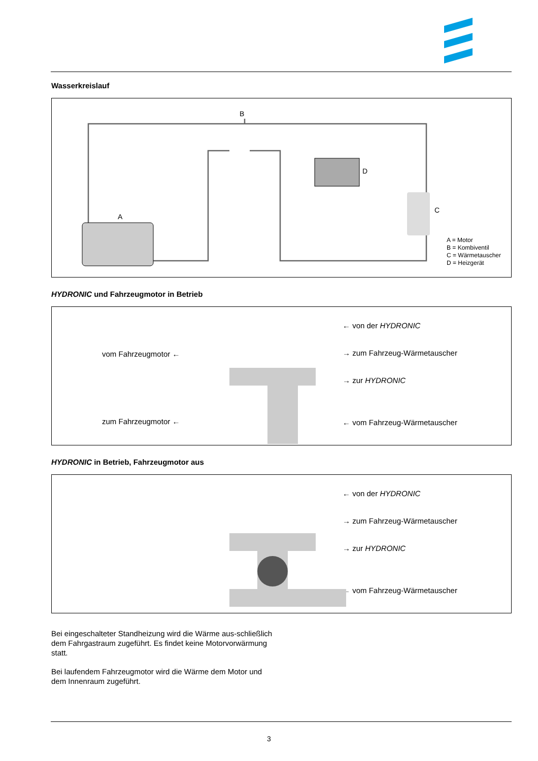Wasserkreislauf
A
B
C
D
A = Motor
B = Kombiventil
C = Wärmetauscher
D = Heizgerät
HYDRONIC und Fahrzeugmotor in Betrieb
vom Fahrzeugmotor ←
zum Fahrzeugmotor ←
← von der HYDRONIC
→ zum Fahrzeug-Wärmetauscher
→ zur HYDRONIC
← vom Fahrzeug-Wärmetauscher
HYDRONIC in Betrieb, Fahrzeugmotor aus
← von der HYDRONIC
→ zum Fahrzeug-Wärmetauscher
→ zur HYDRONIC
← vom Fahrzeug-Wärmetauscher
Bei eingeschalteter Standheizung wird die Wärme aus-schließlich dem Fahrgastraum zugeführt. Es findet keine Motorvorwärmung statt.
Bei laufendem Fahrzeugmotor wird die Wärme dem Motor und dem Innenraum zugeführt.
3